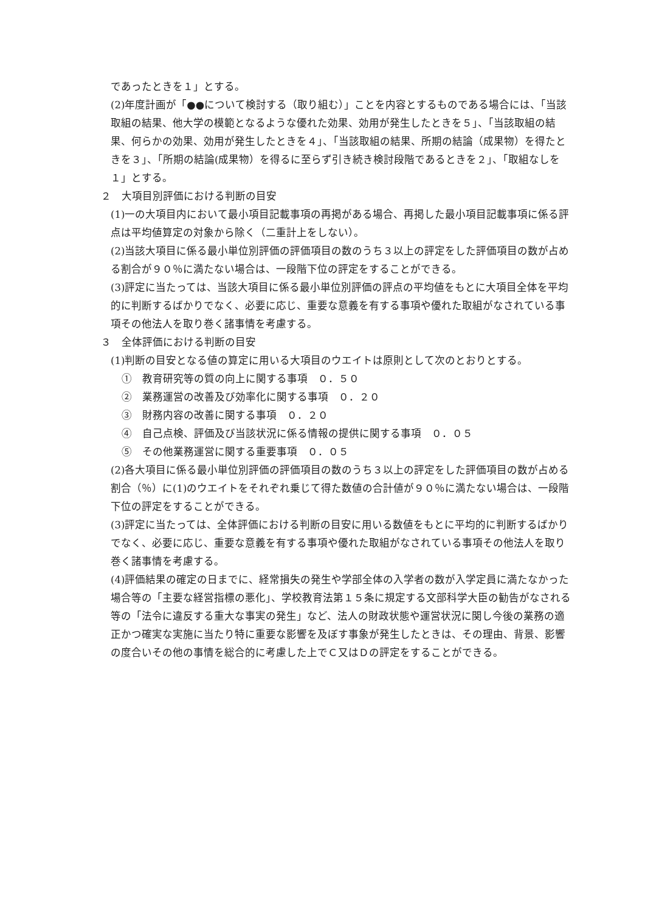であったときを１」とする。
(2)年度計画が「●●について検討する（取り組む）」ことを内容とするものである場合には、「当該取組の結果、他大学の模範となるような優れた効果、効用が発生したときを５」、「当該取組の結果、何らかの効果、効用が発生したときを４」、「当該取組の結果、所期の結論（成果物）を得たときを３」、「所期の結論(成果物）を得るに至らず引き続き検討段階であるときを２」、「取組なしを１」とする。
２　大項目別評価における判断の目安
(1)一の大項目内において最小項目記載事項の再掲がある場合、再掲した最小項目記載事項に係る評点は平均値算定の対象から除く（二重計上をしない）。
(2)当該大項目に係る最小単位別評価の評価項目の数のうち３以上の評定をした評価項目の数が占める割合が９０％に満たない場合は、一段階下位の評定をすることができる。
(3)評定に当たっては、当該大項目に係る最小単位別評価の評点の平均値をもとに大項目全体を平均的に判断するばかりでなく、必要に応じ、重要な意義を有する事項や優れた取組がなされている事項その他法人を取り巻く諸事情を考慮する。
３　全体評価における判断の目安
(1)判断の目安となる値の算定に用いる大項目のウエイトは原則として次のとおりとする。
①　教育研究等の質の向上に関する事項　０．５０
②　業務運営の改善及び効率化に関する事項　０．２０
③　財務内容の改善に関する事項　０．２０
④　自己点検、評価及び当該状況に係る情報の提供に関する事項　０．０５
⑤　その他業務運営に関する重要事項　０．０５
(2)各大項目に係る最小単位別評価の評価項目の数のうち３以上の評定をした評価項目の数が占める割合（％）に(1)のウエイトをそれぞれ乗じて得た数値の合計値が９０％に満たない場合は、一段階下位の評定をすることができる。
(3)評定に当たっては、全体評価における判断の目安に用いる数値をもとに平均的に判断するばかりでなく、必要に応じ、重要な意義を有する事項や優れた取組がなされている事項その他法人を取り巻く諸事情を考慮する。
(4)評価結果の確定の日までに、経常損失の発生や学部全体の入学者の数が入学定員に満たなかった場合等の「主要な経営指標の悪化」、学校教育法第１５条に規定する文部科学大臣の勧告がなされる等の「法令に違反する重大な事実の発生」など、法人の財政状態や運営状況に関し今後の業務の適正かつ確実な実施に当たり特に重要な影響を及ぼす事象が発生したときは、その理由、背景、影響の度合いその他の事情を総合的に考慮した上でＣ又はＤの評定をすることができる。